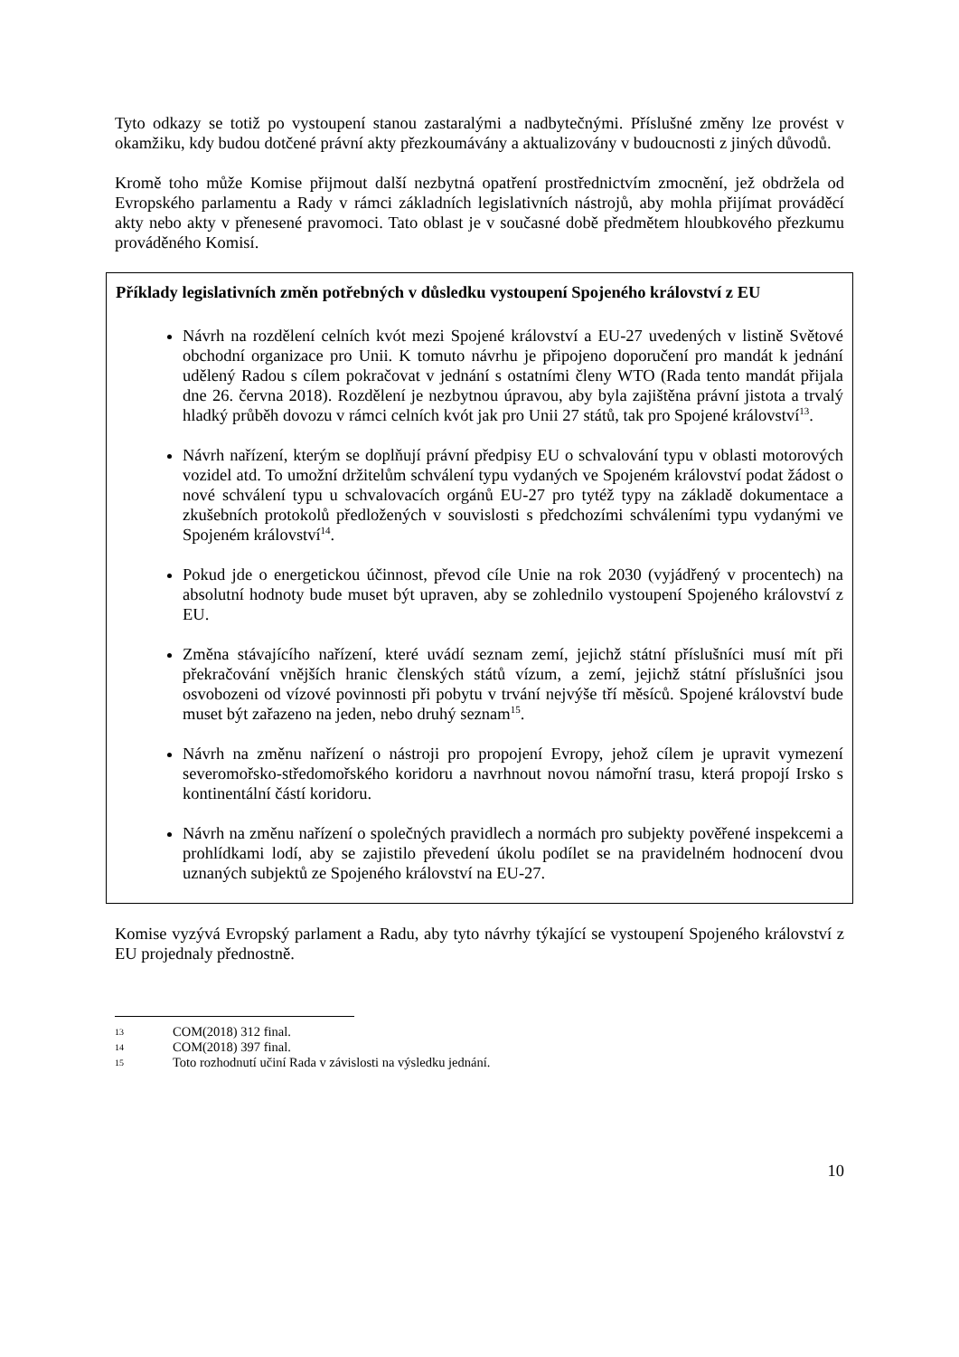Tyto odkazy se totiž po vystoupení stanou zastaralými a nadbytečnými. Příslušné změny lze provést v okamžiku, kdy budou dotčené právní akty přezkoumávány a aktualizovány v budoucnosti z jiných důvodů.
Kromě toho může Komise přijmout další nezbytná opatření prostřednictvím zmocnění, jež obdržela od Evropského parlamentu a Rady v rámci základních legislativních nástrojů, aby mohla přijímat prováděcí akty nebo akty v přenesené pravomoci. Tato oblast je v současné době předmětem hloubkového přezkumu prováděného Komisí.
Příklady legislativních změn potřebných v důsledku vystoupení Spojeného království z EU
Návrh na rozdělení celních kvót mezi Spojené království a EU-27 uvedených v listině Světové obchodní organizace pro Unii. K tomuto návrhu je připojeno doporučení pro mandát k jednání udělený Radou s cílem pokračovat v jednání s ostatními členy WTO (Rada tento mandát přijala dne 26. června 2018). Rozdělení je nezbytnou úpravou, aby byla zajištěna právní jistota a trvalý hladký průběh dovozu v rámci celních kvót jak pro Unii 27 států, tak pro Spojené království<sup>13</sup>.
Návrh nařízení, kterým se doplňují právní předpisy EU o schvalování typu v oblasti motorových vozidel atd. To umožní držitelům schválení typu vydaných ve Spojeném království podat žádost o nové schválení typu u schvalovacích orgánů EU-27 pro tytéž typy na základě dokumentace a zkušebních protokolů předložených v souvislosti s předchozími schváleními typu vydanými ve Spojeném království<sup>14</sup>.
Pokud jde o energetickou účinnost, převod cíle Unie na rok 2030 (vyjádřený v procentech) na absolutní hodnoty bude muset být upraven, aby se zohlednilo vystoupení Spojeného království z EU.
Změna stávajícího nařízení, které uvádí seznam zemí, jejichž státní příslušníci musí mít při překračování vnějších hranic členských států vízum, a zemí, jejichž státní příslušníci jsou osvobozeni od vízové povinnosti při pobytu v trvání nejvýše tří měsíců. Spojené království bude muset být zařazeno na jeden, nebo druhý seznam<sup>15</sup>.
Návrh na změnu nařízení o nástroji pro propojení Evropy, jehož cílem je upravit vymezení severomořsko-středomořského koridoru a navrhnout novou námořní trasu, která propojí Irsko s kontinentální částí koridoru.
Návrh na změnu nařízení o společných pravidlech a normách pro subjekty pověřené inspekcemi a prohlídkami lodí, aby se zajistilo převedení úkolu podílet se na pravidelném hodnocení dvou uznaných subjektů ze Spojeného království na EU-27.
Komise vyzývá Evropský parlament a Radu, aby tyto návrhy týkající se vystoupení Spojeného království z EU projednaly přednostně.
13 COM(2018) 312 final.
14 COM(2018) 397 final.
15 Toto rozhodnutí učiní Rada v závislosti na výsledku jednání.
10